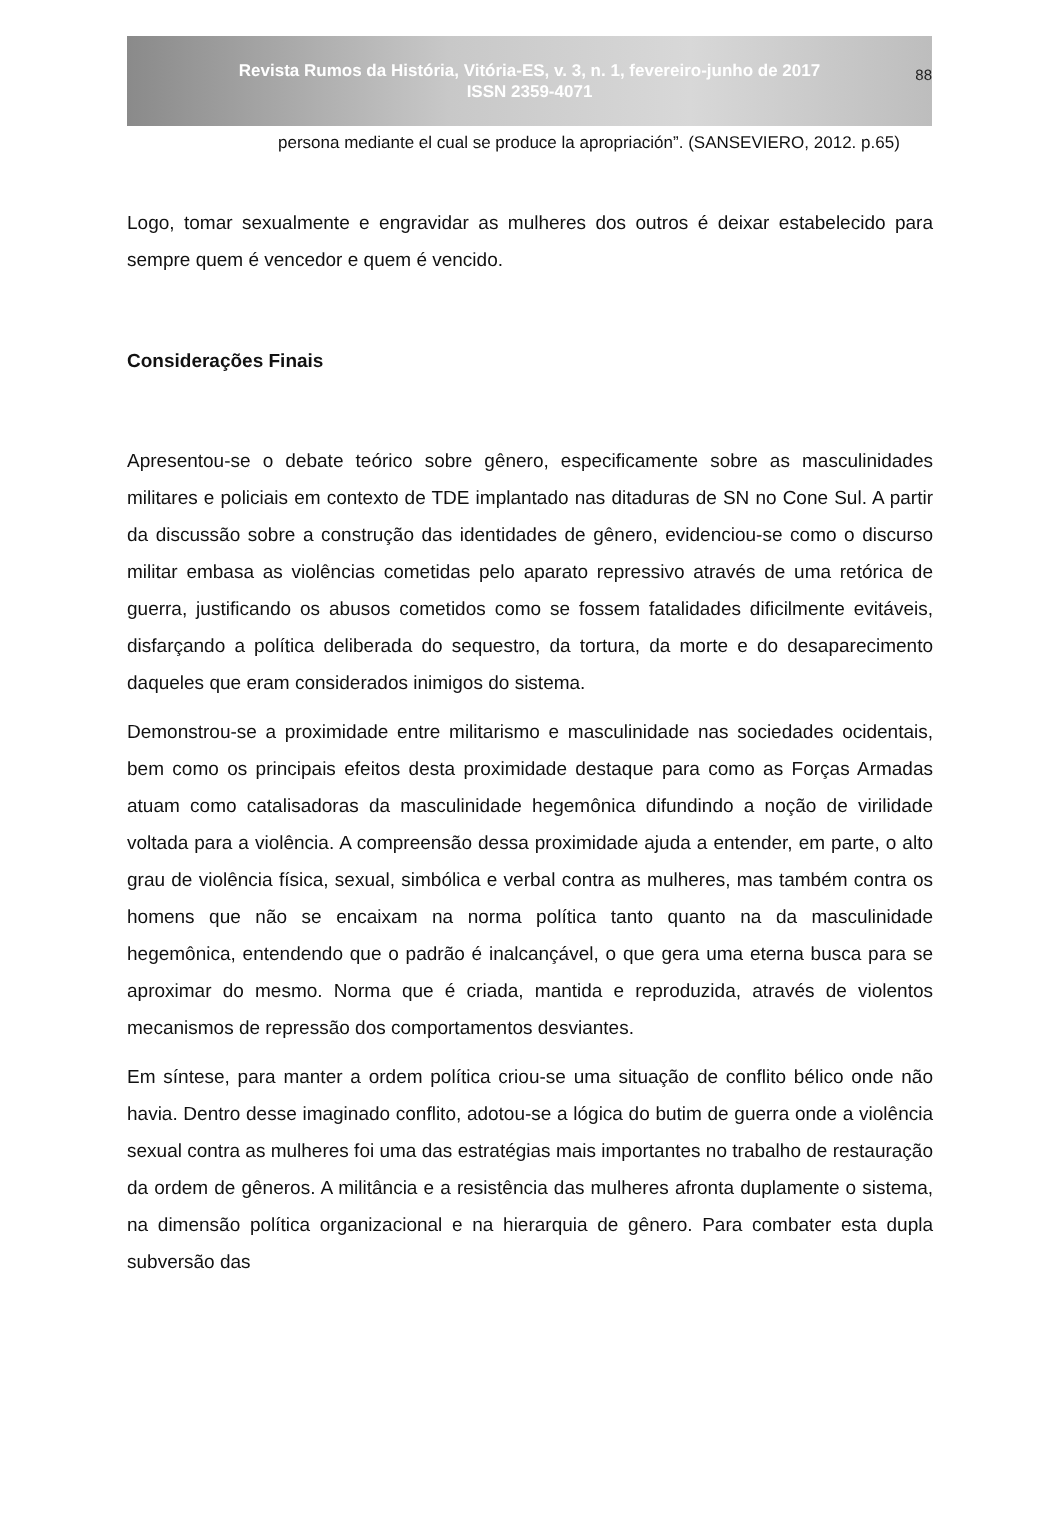Revista Rumos da História, Vitória-ES, v. 3, n. 1, fevereiro-junho de 2017
ISSN 2359-4071
88
persona mediante el cual se produce la apropriación”. (SANSEVIERO, 2012. p.65)
Logo, tomar sexualmente e engravidar as mulheres dos outros é deixar estabelecido para sempre quem é vencedor e quem é vencido.
Considerações Finais
Apresentou-se o debate teórico sobre gênero, especificamente sobre as masculinidades militares e policiais em contexto de TDE implantado nas ditaduras de SN no Cone Sul. A partir da discussão sobre a construção das identidades de gênero, evidenciou-se como o discurso militar embasa as violências cometidas pelo aparato repressivo através de uma retórica de guerra, justificando os abusos cometidos como se fossem fatalidades dificilmente evitáveis, disfarçando a política deliberada do sequestro, da tortura, da morte e do desaparecimento daqueles que eram considerados inimigos do sistema.
Demonstrou-se a proximidade entre militarismo e masculinidade nas sociedades ocidentais, bem como os principais efeitos desta proximidade destaque para como as Forças Armadas atuam como catalisadoras da masculinidade hegemônica difundindo a noção de virilidade voltada para a violência. A compreensão dessa proximidade ajuda a entender, em parte, o alto grau de violência física, sexual, simbólica e verbal contra as mulheres, mas também contra os homens que não se encaixam na norma política tanto quanto na da masculinidade hegemônica, entendendo que o padrão é inalcançável, o que gera uma eterna busca para se aproximar do mesmo. Norma que é criada, mantida e reproduzida, através de violentos mecanismos de repressão dos comportamentos desviantes.
Em síntese, para manter a ordem política criou-se uma situação de conflito bélico onde não havia. Dentro desse imaginado conflito, adotou-se a lógica do butim de guerra onde a violência sexual contra as mulheres foi uma das estratégias mais importantes no trabalho de restauração da ordem de gêneros. A militância e a resistência das mulheres afronta duplamente o sistema, na dimensão política organizacional e na hierarquia de gênero. Para combater esta dupla subversão das